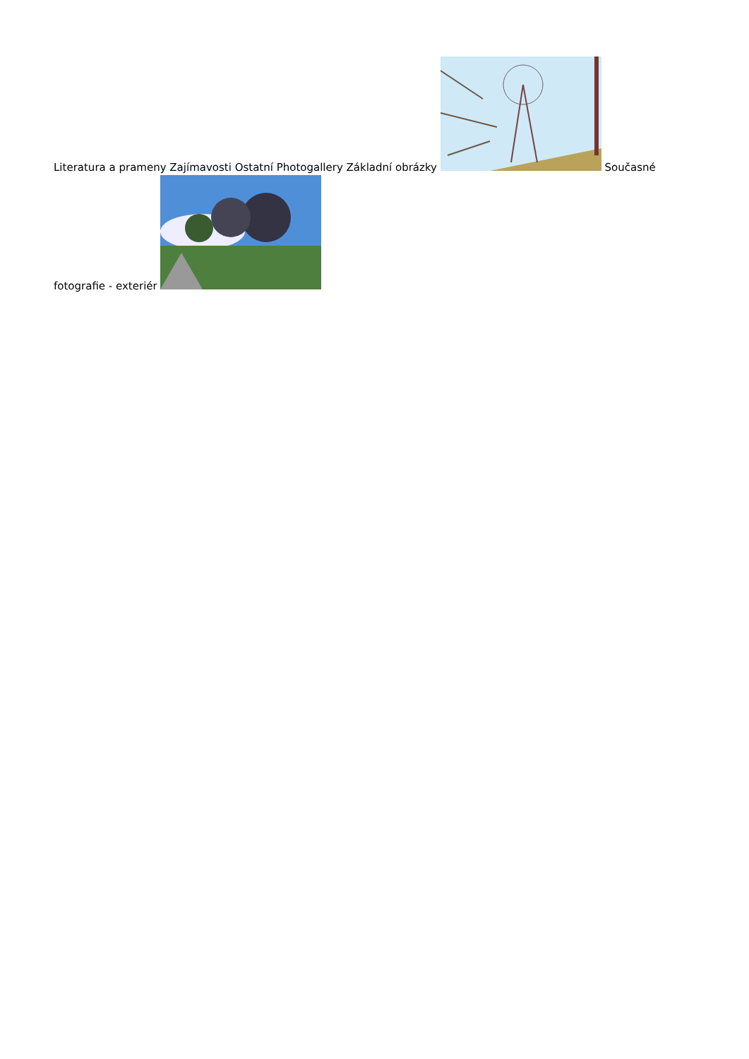Literatura a prameny Zajímavosti Ostatní Photogallery Základní obrázky Současné fotografie - exteriér